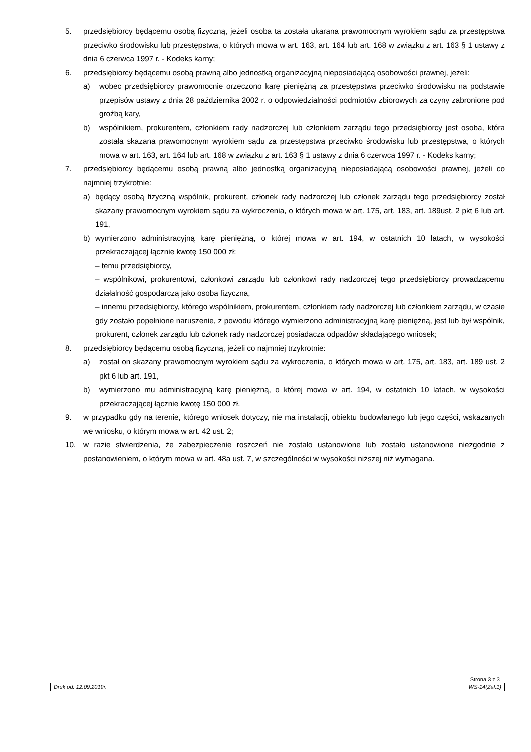5. przedsiębiorcy będącemu osobą fizyczną, jeżeli osoba ta została ukarana prawomocnym wyrokiem sądu za przestępstwa przeciwko środowisku lub przestępstwa, o których mowa w art. 163, art. 164 lub art. 168 w związku z art. 163 § 1 ustawy z dnia 6 czerwca 1997 r. - Kodeks karny;
6. przedsiębiorcy będącemu osobą prawną albo jednostką organizacyjną nieposiadającą osobowości prawnej, jeżeli:
a) wobec przedsiębiorcy prawomocnie orzeczono karę pieniężną za przestępstwa przeciwko środowisku na podstawie przepisów ustawy z dnia 28 października 2002 r. o odpowiedzialności podmiotów zbiorowych za czyny zabronione pod groźbą kary,
b) wspólnikiem, prokurentem, członkiem rady nadzorczej lub członkiem zarządu tego przedsiębiorcy jest osoba, która została skazana prawomocnym wyrokiem sądu za przestępstwa przeciwko środowisku lub przestępstwa, o których mowa w art. 163, art. 164 lub art. 168 w związku z art. 163 § 1 ustawy z dnia 6 czerwca 1997 r. - Kodeks karny;
7. przedsiębiorcy będącemu osobą prawną albo jednostką organizacyjną nieposiadającą osobowości prawnej, jeżeli co najmniej trzykrotnie:
a) będący osobą fizyczną wspólnik, prokurent, członek rady nadzorczej lub członek zarządu tego przedsiębiorcy został skazany prawomocnym wyrokiem sądu za wykroczenia, o których mowa w art. 175, art. 183, art. 189ust. 2 pkt 6 lub art. 191,
b) wymierzono administracyjną karę pieniężną, o której mowa w art. 194, w ostatnich 10 latach, w wysokości przekraczającej łącznie kwotę 150 000 zł:
– temu przedsiębiorcy,
– wspólnikowi, prokurentowi, członkowi zarządu lub członkowi rady nadzorczej tego przedsiębiorcy prowadzącemu działalność gospodarczą jako osoba fizyczna,
– innemu przedsiębiorcy, którego wspólnikiem, prokurentem, członkiem rady nadzorczej lub członkiem zarządu, w czasie gdy zostało popełnione naruszenie, z powodu którego wymierzono administracyjną karę pieniężną, jest lub był wspólnik, prokurent, członek zarządu lub członek rady nadzorczej posiadacza odpadów składającego wniosek;
8. przedsiębiorcy będącemu osobą fizyczną, jeżeli co najmniej trzykrotnie:
a) został on skazany prawomocnym wyrokiem sądu za wykroczenia, o których mowa w art. 175, art. 183, art. 189 ust. 2 pkt 6 lub art. 191,
b) wymierzono mu administracyjną karę pieniężną, o której mowa w art. 194, w ostatnich 10 latach, w wysokości przekraczającej łącznie kwotę 150 000 zł.
9. w przypadku gdy na terenie, którego wniosek dotyczy, nie ma instalacji, obiektu budowlanego lub jego części, wskazanych we wniosku, o którym mowa w art. 42 ust. 2;
10. w razie stwierdzenia, że zabezpieczenie roszczeń nie zostało ustanowione lub zostało ustanowione niezgodnie z postanowieniem, o którym mowa w art. 48a ust. 7, w szczególności w wysokości niższej niż wymagana.
Strona 3 z 3
Druk od: 12.09.2019r. WS-14(Zał.1)